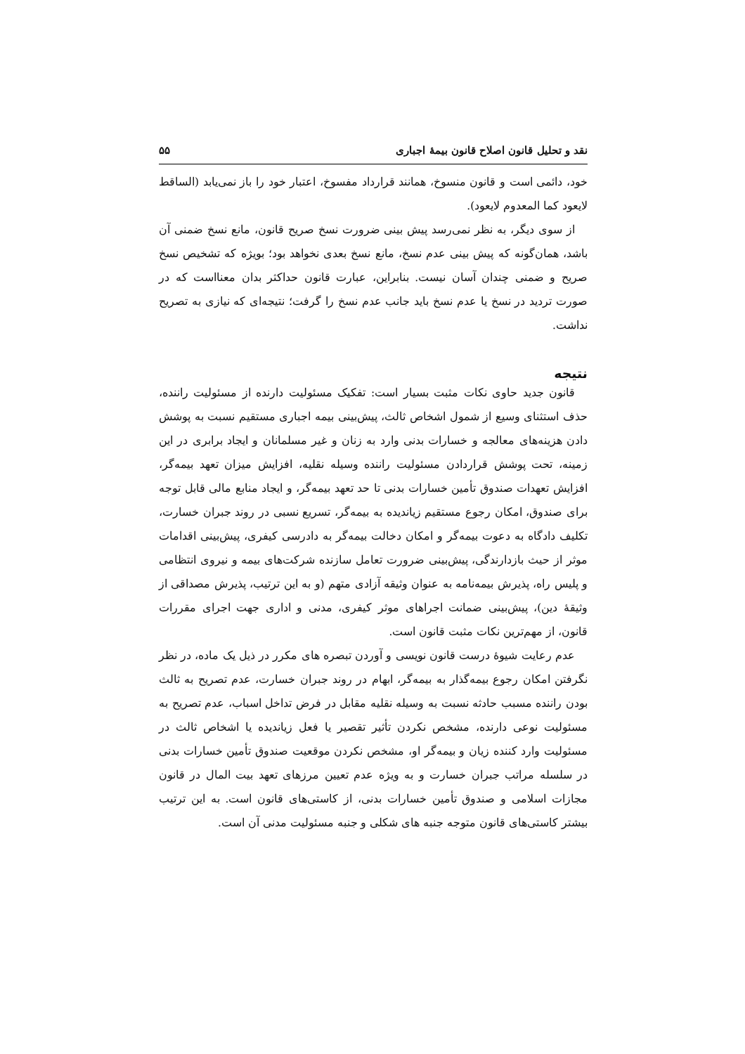نقد و تحلیل قانون اصلاح قانون بیمهٔ اجباری ۵۵
خود، دائمی است و قانون منسوخ، همانند قرارداد مفسوخ، اعتبار خود را باز نمی‌یابد (الساقط لایعود کما المعدوم لایعود).
از سوی دیگر، به نظر نمی‌رسد پیش بینی ضرورت نسخ صریح قانون، مانع نسخ ضمنی آن باشد، همان‌گونه که پیش بینی عدم نسخ، مانع نسخ بعدی نخواهد بود؛ بویژه که تشخیص نسخ صریح و ضمنی چندان آسان نیست. بنابراین، عبارت قانون حداکثر بدان معنااست که در صورت تردید در نسخ یا عدم نسخ باید جانب عدم نسخ را گرفت؛ نتیجه‌ای که نیازی به تصریح نداشت.
نتیجه
قانون جدید حاوی نکات مثبت بسیار است: تفکیک مسئولیت دارنده از مسئولیت راننده، حذف استثنای وسیع از شمول اشخاص ثالث، پیش‌بینی بیمه اجباری مستقیم نسبت به پوشش دادن هزینه‌های معالجه و خسارات بدنی وارد به زنان و غیر مسلمانان و ایجاد برابری در این زمینه، تحت پوشش قراردادن مسئولیت راننده وسیله نقلیه، افزایش میزان تعهد بیمه‌گر، افزایش تعهدات صندوق تأمین خسارات بدنی تا حد تعهد بیمه‌گر، و ایجاد منابع مالی قابل توجه برای صندوق، امکان رجوع مستقیم زیاندیده به بیمه‌گر، تسریع نسبی در روند جبران خسارت، تکلیف دادگاه به دعوت بیمه‌گر و امکان دخالت بیمه‌گر به دادرسی کیفری، پیش‌بینی اقدامات موثر از حیث بازدارندگی، پیش‌بینی ضرورت تعامل سازنده شرکت‌های بیمه و نیروی انتظامی و پلیس راه، پذیرش بیمه‌نامه به عنوان وثیقه آزادی متهم (و به این ترتیب، پذیرش مصداقی از وثیقهٔ دین)، پیش‌بینی ضمانت اجراهای موثر کیفری، مدنی و اداری جهت اجرای مقررات قانون، از مهم‌ترین نکات مثبت قانون است.
عدم رعایت شیوهٔ درست قانون نویسی و آوردن تبصره های مکرر در ذیل یک ماده، در نظر نگرفتن امکان رجوع بیمه‌گذار به بیمه‌گر، ابهام در روند جبران خسارت، عدم تصریح به ثالث بودن راننده مسبب حادثه نسبت به وسیله نقلیه مقابل در فرض تداخل اسباب، عدم تصریح به مسئولیت نوعی دارنده، مشخص نکردن تأثیر تقصیر یا فعل زیاندیده یا اشخاص ثالث در مسئولیت وارد کننده زیان و بیمه‌گر او، مشخص نکردن موقعیت صندوق تأمین خسارات بدنی در سلسله مراتب جبران خسارت و به ویژه عدم تعیین مرزهای تعهد بیت المال در قانون مجازات اسلامی و صندوق تأمین خسارات بدنی، از کاستی‌های قانون است. به این ترتیب بیشتر کاستی‌های قانون متوجه جنبه های شکلی و جنبه مسئولیت مدنی آن است.